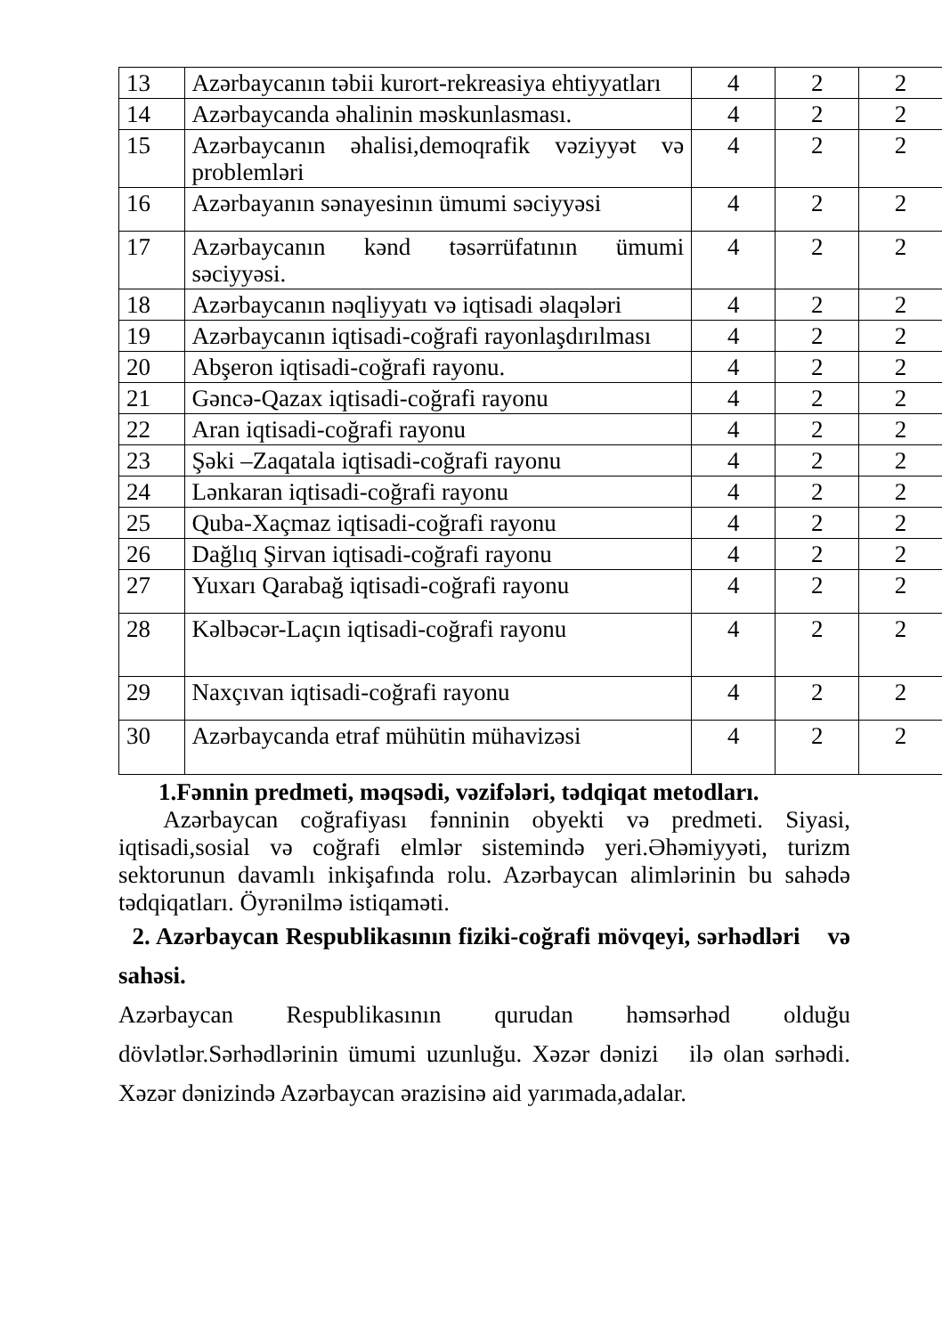| 13 | Azərbaycanın təbii kurort-rekreasiya ehtiyyatları | 4 | 2 | 2 |
| 14 | Azərbaycanda əhalinin məskunlasması. | 4 | 2 | 2 |
| 15 | Azərbaycanın əhalisi,demoqrafik vəziyyət və problemləri | 4 | 2 | 2 |
| 16 | Azərbayanın sənayesinın ümumi səciyyəsi | 4 | 2 | 2 |
| 17 | Azərbaycanın kənd təsərrüfatının ümumi səciyyəsi. | 4 | 2 | 2 |
| 18 | Azərbaycanın nəqliyyatı və iqtisadi əlaqələri | 4 | 2 | 2 |
| 19 | Azərbaycanın iqtisadi-coğrafi rayonlaşdırılması | 4 | 2 | 2 |
| 20 | Abşeron iqtisadi-coğrafi rayonu. | 4 | 2 | 2 |
| 21 | Gəncə-Qazax iqtisadi-coğrafi rayonu | 4 | 2 | 2 |
| 22 | Aran iqtisadi-coğrafi rayonu | 4 | 2 | 2 |
| 23 | Şəki –Zaqatala iqtisadi-coğrafi rayonu | 4 | 2 | 2 |
| 24 | Lənkaran iqtisadi-coğrafi rayonu | 4 | 2 | 2 |
| 25 | Quba-Xaçmaz iqtisadi-coğrafi rayonu | 4 | 2 | 2 |
| 26 | Dağlıq Şirvan iqtisadi-coğrafi rayonu | 4 | 2 | 2 |
| 27 | Yuxarı Qarabağ iqtisadi-coğrafi rayonu | 4 | 2 | 2 |
| 28 | Kəlbəcər-Laçın iqtisadi-coğrafi rayonu | 4 | 2 | 2 |
| 29 | Naxçıvan iqtisadi-coğrafi rayonu | 4 | 2 | 2 |
| 30 | Azərbaycanda etraf mühütin mühavizəsi | 4 | 2 | 2 |
1.Fənnin predmeti, məqsədi, vəzifələri, tədqiqat metodları.
Azərbaycan coğrafiyası fənninin obyekti və predmeti. Siyasi, iqtisadi,sosial və coğrafi elmlər sistemində yeri.Əhəmiyyəti, turizm sektorunun davamlı inkişafında rolu. Azərbaycan alimlərinin bu sahədə tədqiqatları. Öyrənilmə istiqaməti.
2. Azərbaycan Respublikasının fiziki-coğrafi mövqeyi, sərhədləri və sahəsi.
Azərbaycan Respublikasının qurudan həmsərhəd olduğu dövlətlər.Sərhədlərinin ümumi uzunluğu. Xəzər dənizi ilə olan sərhədi. Xəzər dənizində Azərbaycan ərazisinə aid yarımada,adalar.